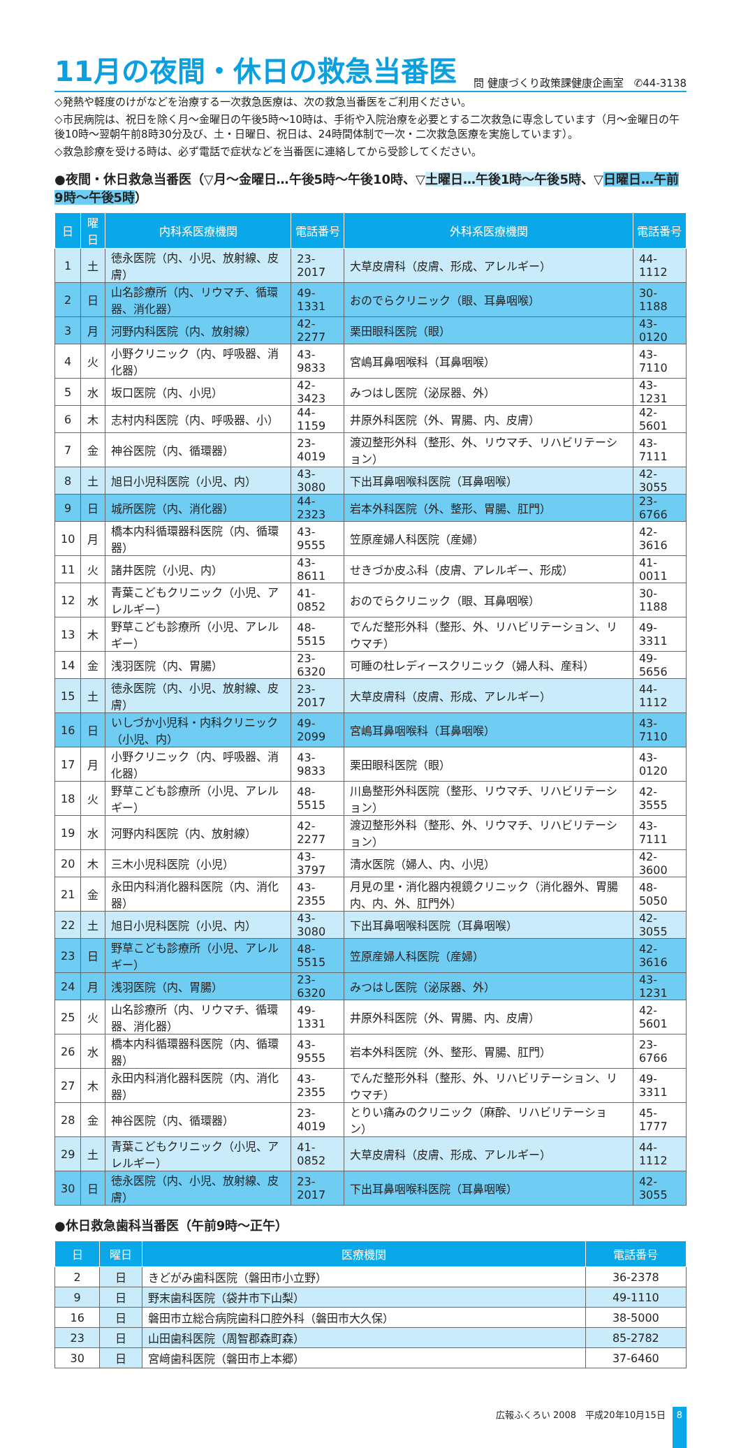11月の夜間・休日の救急当番医
問 健康づくり政策課健康企画室　✆44-3138
◇発熱や軽度のけがなどを治療する一次救急医療は、次の救急当番医をご利用ください。
◇市民病院は、祝日を除く月～金曜日の午後5時～10時は、手術や入院治療を必要とする二次救急に専念しています（月～金曜日の午後10時～翌朝午前8時30分及び、土・日曜日、祝日は、24時間体制で一次・二次救急医療を実施しています）。
◇救急診療を受ける時は、必ず電話で症状などを当番医に連絡してから受診してください。
●夜間・休日救急当番医（▽月～金曜日…午後5時～午後10時、▽土曜日…午後1時～午後5時、▽日曜日…午前9時～午後5時）
| 日 | 曜日 | 内科系医療機関 | 電話番号 | 外科系医療機関 | 電話番号 |
| --- | --- | --- | --- | --- | --- |
| 1 | 土 | 徳永医院（内、小児、放射線、皮膚） | 23-2017 | 大草皮膚科（皮膚、形成、アレルギー） | 44-1112 |
| 2 | 日 | 山名診療所（内、リウマチ、循環器、消化器） | 49-1331 | おのでらクリニック（眼、耳鼻咽喉） | 30-1188 |
| 3 | 月 | 河野内科医院（内、放射線） | 42-2277 | 栗田眼科医院（眼） | 43-0120 |
| 4 | 火 | 小野クリニック（内、呼吸器、消化器） | 43-9833 | 宮嶋耳鼻咽喉科（耳鼻咽喉） | 43-7110 |
| 5 | 水 | 坂口医院（内、小児） | 42-3423 | みつはし医院（泌尿器、外） | 43-1231 |
| 6 | 木 | 志村内科医院（内、呼吸器、小） | 44-1159 | 井原外科医院（外、胃腸、内、皮膚） | 42-5601 |
| 7 | 金 | 神谷医院（内、循環器） | 23-4019 | 渡辺整形外科（整形、外、リウマチ、リハビリテーション） | 43-7111 |
| 8 | 土 | 旭日小児科医院（小児、内） | 43-3080 | 下出耳鼻咽喉科医院（耳鼻咽喉） | 42-3055 |
| 9 | 日 | 城所医院（内、消化器） | 44-2323 | 岩本外科医院（外、整形、胃腸、肛門） | 23-6766 |
| 10 | 月 | 橋本内科循環器科医院（内、循環器） | 43-9555 | 笠原産婦人科医院（産婦） | 42-3616 |
| 11 | 火 | 諸井医院（小児、内） | 43-8611 | せきづか皮ふ科（皮膚、アレルギー、形成） | 41-0011 |
| 12 | 水 | 青葉こどもクリニック（小児、アレルギー） | 41-0852 | おのでらクリニック（眼、耳鼻咽喉） | 30-1188 |
| 13 | 木 | 野草こども診療所（小児、アレルギー） | 48-5515 | でんだ整形外科（整形、外、リハビリテーション、リウマチ） | 49-3311 |
| 14 | 金 | 浅羽医院（内、胃腸） | 23-6320 | 可睡の杜レディースクリニック（婦人科、産科） | 49-5656 |
| 15 | 土 | 徳永医院（内、小児、放射線、皮膚） | 23-2017 | 大草皮膚科（皮膚、形成、アレルギー） | 44-1112 |
| 16 | 日 | いしづか小児科・内科クリニック（小児、内） | 49-2099 | 宮嶋耳鼻咽喉科（耳鼻咽喉） | 43-7110 |
| 17 | 月 | 小野クリニック（内、呼吸器、消化器） | 43-9833 | 栗田眼科医院（眼） | 43-0120 |
| 18 | 火 | 野草こども診療所（小児、アレルギー） | 48-5515 | 川島整形外科医院（整形、リウマチ、リハビリテーション） | 42-3555 |
| 19 | 水 | 河野内科医院（内、放射線） | 42-2277 | 渡辺整形外科（整形、外、リウマチ、リハビリテーション） | 43-7111 |
| 20 | 木 | 三木小児科医院（小児） | 43-3797 | 清水医院（婦人、内、小児） | 42-3600 |
| 21 | 金 | 永田内科消化器科医院（内、消化器） | 43-2355 | 月見の里・消化器内視鏡クリニック（消化器外、胃腸内、内、外、肛門外） | 48-5050 |
| 22 | 土 | 旭日小児科医院（小児、内） | 43-3080 | 下出耳鼻咽喉科医院（耳鼻咽喉） | 42-3055 |
| 23 | 日 | 野草こども診療所（小児、アレルギー） | 48-5515 | 笠原産婦人科医院（産婦） | 42-3616 |
| 24 | 月 | 浅羽医院（内、胃腸） | 23-6320 | みつはし医院（泌尿器、外） | 43-1231 |
| 25 | 火 | 山名診療所（内、リウマチ、循環器、消化器） | 49-1331 | 井原外科医院（外、胃腸、内、皮膚） | 42-5601 |
| 26 | 水 | 橋本内科循環器科医院（内、循環器） | 43-9555 | 岩本外科医院（外、整形、胃腸、肛門） | 23-6766 |
| 27 | 木 | 永田内科消化器科医院（内、消化器） | 43-2355 | でんだ整形外科（整形、外、リハビリテーション、リウマチ） | 49-3311 |
| 28 | 金 | 神谷医院（内、循環器） | 23-4019 | とりい痛みのクリニック（麻酔、リハビリテーション） | 45-1777 |
| 29 | 土 | 青葉こどもクリニック（小児、アレルギー） | 41-0852 | 大草皮膚科（皮膚、形成、アレルギー） | 44-1112 |
| 30 | 日 | 徳永医院（内、小児、放射線、皮膚） | 23-2017 | 下出耳鼻咽喉科医院（耳鼻咽喉） | 42-3055 |
●休日救急歯科当番医（午前9時～正午）
| 日 | 曜日 | 医療機関 | 電話番号 |
| --- | --- | --- | --- |
| 2 | 日 | きどがみ歯科医院（磐田市小立野） | 36-2378 |
| 9 | 日 | 野末歯科医院（袋井市下山梨） | 49-1110 |
| 16 | 日 | 磐田市立総合病院歯科口腔外科（磐田市大久保） | 38-5000 |
| 23 | 日 | 山田歯科医院（周智郡森町森） | 85-2782 |
| 30 | 日 | 宮﨑歯科医院（磐田市上本郷） | 37-6460 |
広報ふくろい 2008　平成20年10月15日 8